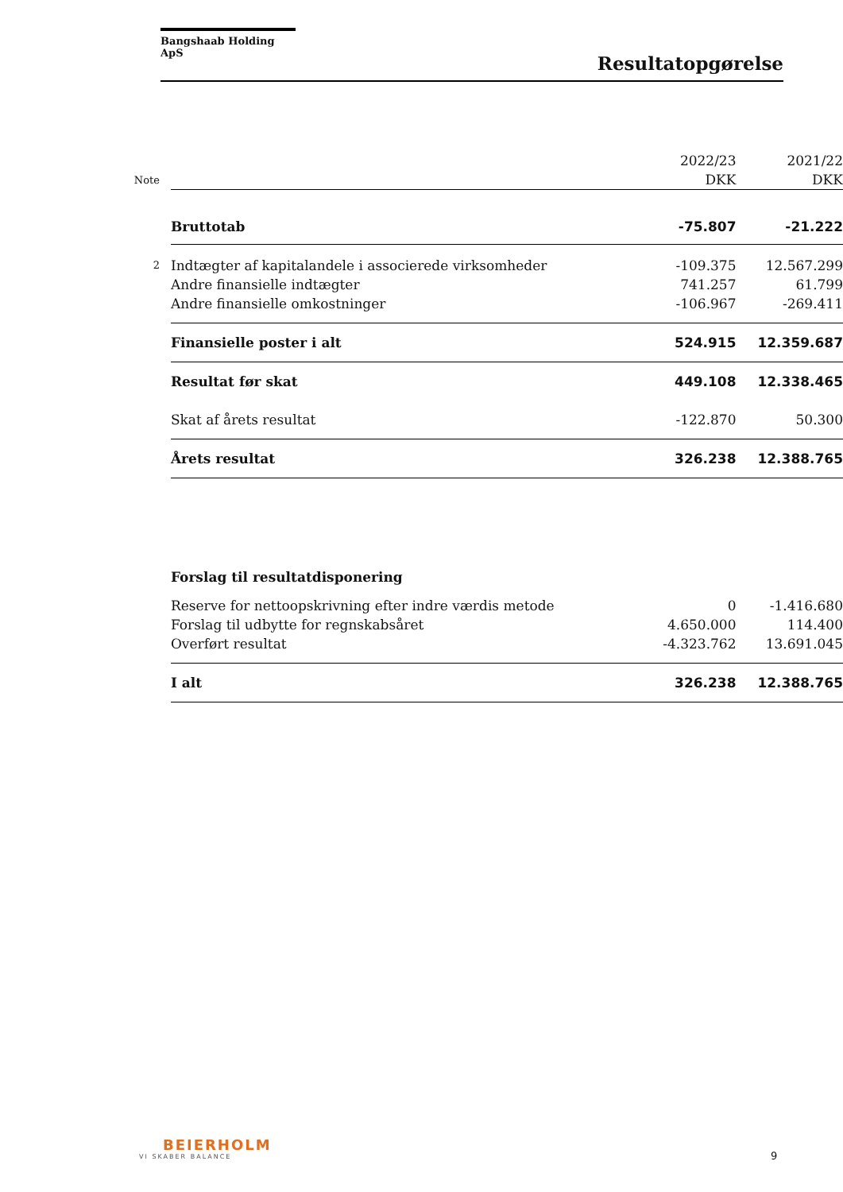Bangshaab Holding ApS
Resultatopgørelse
| | | 2022/23 | 2021/22 |
| Note | | DKK | DKK |
| | Bruttotab | -75.807 | -21.222 |
| 2 | Indtægter af kapitalandele i associerede virksomheder | -109.375 | 12.567.299 |
| | Andre finansielle indtægter | 741.257 | 61.799 |
| | Andre finansielle omkostninger | -106.967 | -269.411 |
| | Finansielle poster i alt | 524.915 | 12.359.687 |
| | Resultat før skat | 449.108 | 12.338.465 |
| | Skat af årets resultat | -122.870 | 50.300 |
| | Årets resultat | 326.238 | 12.388.765 |
| | Forslag til resultatdisponering | | |
| | Reserve for nettoopskrivning efter indre værdis metode | 0 | -1.416.680 |
| | Forslag til udbytte for regnskabsåret | 4.650.000 | 114.400 |
| | Overført resultat | -4.323.762 | 13.691.045 |
| | I alt | 326.238 | 12.388.765 |
BEIERHOLM
VI SKABER BALANCE
9